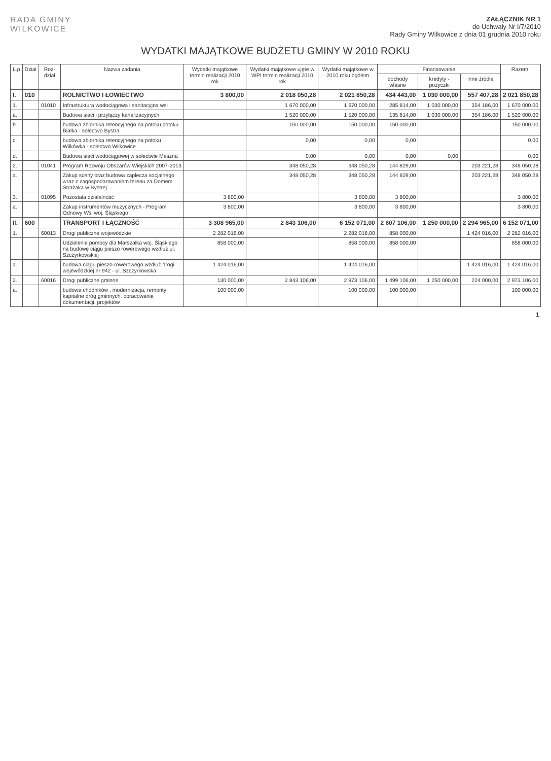RADA GMINY
WILKOWICE
ZAŁĄCZNIK NR 1
do Uchwały Nr I/7/2010
Rady Gminy Wilkowice z dnia 01 grudnia 2010 roku
WYDATKI MAJĄTKOWE BUDŻETU GMINY W 2010 ROKU
| L.p | Dział | Roz-dział | Nazwa zadania | Wydatki majątkowe termin realizacji 2010 rok | Wydatki majątkowe ujęte w WPI termin realizacji 2010 rok | Wydatki majątkowe w 2010 roku ogółem | Finansowanie | | | Razem: |
| --- | --- | --- | --- | --- | --- | --- | --- | --- | --- | --- |
| | | | | | | | dochody własne | kredyty - pożyczki | inne źródła | |
| I. | 010 | | ROLNICTWO I ŁOWIECTWO | 3 800,00 | 2 018 050,28 | 2 021 850,28 | 434 443,00 | 1 030 000,00 | 557 407,28 | 2 021 850,28 |
| 1. | | 01010 | Infrastruktura wodociągowa i sanitacyjna wsi | | 1 670 000,00 | 1 670 000,00 | 285 814,00 | 1 030 000,00 | 354 186,00 | 1 670 000,00 |
| a. | | | Budowa sieci i przyłączy kanalizacyjnych | | 1 520 000,00 | 1 520 000,00 | 135 814,00 | 1 030 000,00 | 354 186,00 | 1 520 000,00 |
| b. | | | budowa zbiornika retencyjnego na potoku potoku Białka - sołectwo Bystra | | 150 000,00 | 150 000,00 | 150 000,00 | | | 150 000,00 |
| c. | | | budowa zbiornika retencyjnego na potoku Wilkówka - sołectwo Wilkowice | | 0,00 | 0,00 | 0,00 | | | 0,00 |
| d. | | | Budowa sieci wodociągowej w sołectwie Meszna | | 0,00 | 0,00 | 0,00 | 0,00 | | 0,00 |
| 2. | | 01041 | Program Rozwoju Obszarów Wiejskich 2007-2013 | | 348 050,28 | 348 050,28 | 144 829,00 | | 203 221,28 | 348 050,28 |
| a. | | | Zakup sceny oraz budowa zaplecza socjalnego wraz z zagospodarowaniem terenu za Domem Strażaka w Bystrej | | 348 050,28 | 348 050,28 | 144 829,00 | | 203 221,28 | 348 050,28 |
| 3. | | 01095 | Pozostała działalność | 3 800,00 | | 3 800,00 | 3 800,00 | | | 3 800,00 |
| a. | | | Zakup instrumentów muzycznych - Program Odnowy Wsi woj. Śląskiego | 3 800,00 | | 3 800,00 | 3 800,00 | | | 3 800,00 |
| II. | 600 | | TRANSPORT I ŁĄCZNOŚĆ | 3 308 965,00 | 2 843 106,00 | 6 152 071,00 | 2 607 106,00 | 1 250 000,00 | 2 294 965,00 | 6 152 071,00 |
| 1. | | 60013 | Drogi publiczne wojewódzkie | 2 282 016,00 | | 2 282 016,00 | 858 000,00 | | 1 424 016,00 | 2 282 016,00 |
| | | | Udzielenie pomocy dla Marszałka woj. Śląskiego na budowę ciągu pieszo rowerowego wzdłuż ul. Szczyrkowskiej | 858 000,00 | | 858 000,00 | 858 000,00 | | | 858 000,00 |
| a. | | | budowa ciągu pieszo-rowerowego wzdłuż drogi wojewódzkiej nr 942 - ul. Szczyrkowska | 1 424 016,00 | | 1 424 016,00 | | | 1 424 016,00 | 1 424 016,00 |
| 2. | | 60016 | Drogi publiczne gminne | 130 000,00 | 2 843 106,00 | 2 973 106,00 | 1 499 106,00 | 1 250 000,00 | 224 000,00 | 2 973 106,00 |
| a. | | | budowa chodników , modernizacja, remonty kapitalne dróg gminnych, opracowanie dokumentacji, projektów | 100 000,00 | | 100 000,00 | 100 000,00 | | | 100 000,00 |
1.